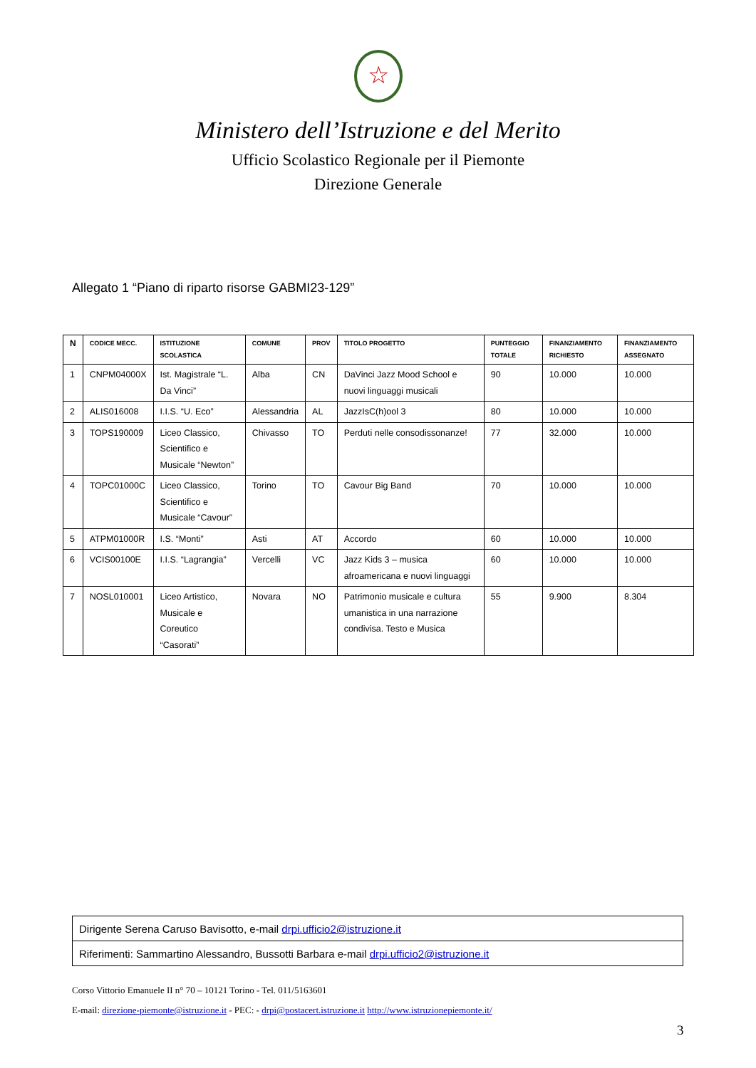☆
Ministero dell’Istruzione e del Merito
Ufficio Scolastico Regionale per il Piemonte
Direzione Generale
Allegato 1 “Piano di riparto risorse GABMI23-129”
| N | CODICE MECC. | ISTITUZIONE SCOLASTICA | COMUNE | PROV | TITOLO PROGETTO | PUNTEGGIO TOTALE | FINANZIAMENTO RICHIESTO | FINANZIAMENTO ASSEGNATO |
| --- | --- | --- | --- | --- | --- | --- | --- | --- |
| 1 | CNPM04000X | Ist. Magistrale “L. Da Vinci” | Alba | CN | DaVinci Jazz Mood School e nuovi linguaggi musicali | 90 | 10.000 | 10.000 |
| 2 | ALIS016008 | I.I.S. “U. Eco” | Alessandria | AL | JazzIsC(h)ool 3 | 80 | 10.000 | 10.000 |
| 3 | TOPS190009 | Liceo Classico, Scientifico e Musicale “Newton” | Chivasso | TO | Perduti nelle consodissonanze! | 77 | 32.000 | 10.000 |
| 4 | TOPC01000C | Liceo Classico, Scientifico e Musicale “Cavour” | Torino | TO | Cavour Big Band | 70 | 10.000 | 10.000 |
| 5 | ATPM01000R | I.S. “Monti” | Asti | AT | Accordo | 60 | 10.000 | 10.000 |
| 6 | VCIS00100E | I.I.S. “Lagrangia” | Vercelli | VC | Jazz Kids 3 – musica afroamericana e nuovi linguaggi | 60 | 10.000 | 10.000 |
| 7 | NOSL010001 | Liceo Artistico, Musicale e Coreutico “Casorati” | Novara | NO | Patrimonio musicale e cultura umanistica in una narrazione condivisa. Testo e Musica | 55 | 9.900 | 8.304 |
| Dirigente Serena Caruso Bavisotto, e-mail drpi.ufficio2@istruzione.it |
| Riferimenti: Sammartino Alessandro, Bussotti Barbara e-mail drpi.ufficio2@istruzione.it |
Corso Vittorio Emanuele II n° 70 – 10121 Torino - Tel. 011/5163601
E-mail: direzione-piemonte@istruzione.it - PEC: - drpi@postacert.istruzione.it http://www.istruzionepiemonte.it/
3